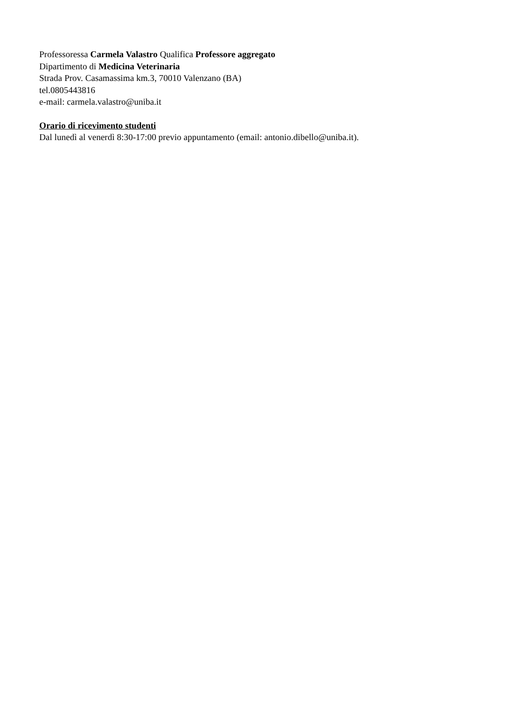Professoressa Carmela Valastro Qualifica Professore aggregato
Dipartimento di Medicina Veterinaria
Strada Prov. Casamassima km.3, 70010 Valenzano (BA)
tel.0805443816
e-mail: carmela.valastro@uniba.it
Orario di ricevimento studenti
Dal lunedì al venerdì 8:30-17:00 previo appuntamento (email: antonio.dibello@uniba.it).